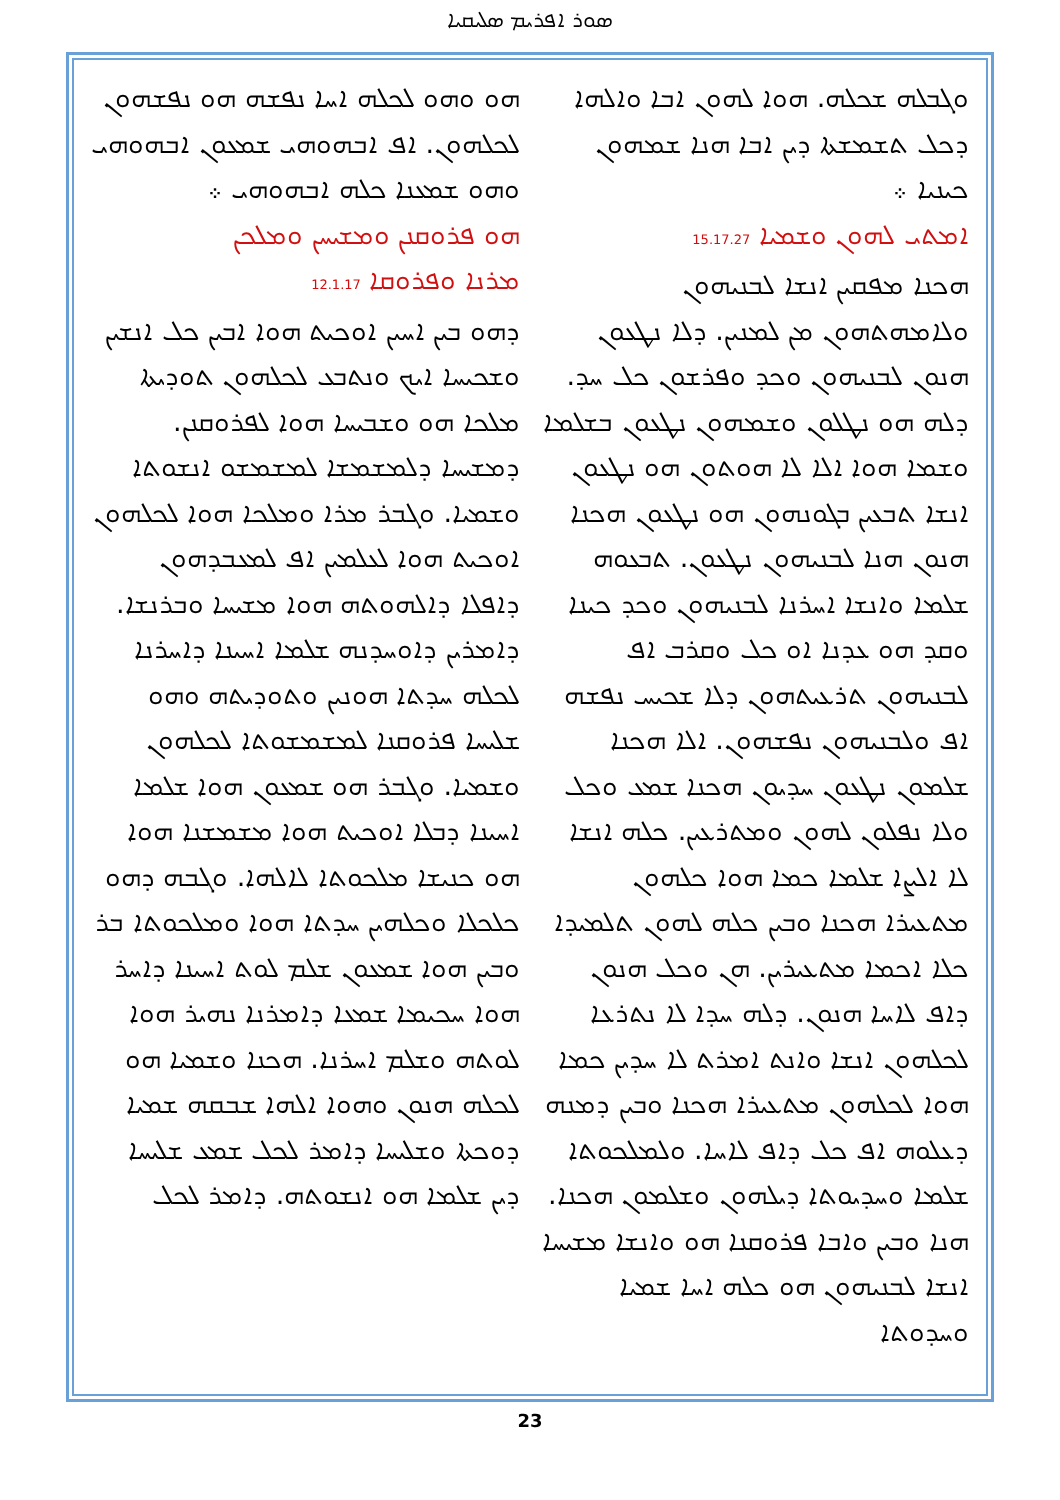ܣܘܪ ܐܦܪܝܡ ܣܠܝܩܝܐ
ܘܓܒܠܗ ܫܟܠܗ. ܗܘܐ ܠܗܘܢ ܐܒܐ ܘܐܠܗܐ ܕܟܠ ܬܫܡܫܬܐ ܕܝܢ ܐܒܐ ܗܢܐ ܫܡܗܘܢ ܟܝܢܝܐ ܀
ܐܡܬܝ ܠܗܘܢ ܘܫܡܝܐ 15.17.27
ܗܟܢܐ ܡܦܩܝܢ ܐܢܫܐ ܠܒܢܝܗܘܢ ܘܠܐܡܗܬܗܘܢ ܡܢ ܠܡܢܝܢ. ܕܠܐ ܢܛܥܘܢ ܗܢܘܢ ܠܒܢܝܗܘܢ ܘܟܕ ܘܦܪܫܘܢ ܟܠ ܚܕ. ܕܠܗ ܗܘ ܢܛܠܘܢ ܘܫܡܗܘܢ ܢܛܥܘܢ ܒܫܠܡܐ ܘܫܡܐ ܗܘܐ ܐܠܐ ܠܐ ܗܘܬܘܢ ܗܘ ܢܛܥܘܢ ܐܢܫܐ ܬܒܥܝܢ ܒܓܘܢܗܘܢ ܗܘ ܢܛܥܘܢ ܗܟܢܐ ܗܢܘܢ ܗܢܐ ܠܒܢܝܗܘܢ ܢܛܥܘܢ. ܬܒܥܘܗ ܫܠܡܐ ܘܐܢܫܐ ܐܚܪܢܐ ܠܒܢܝܗܘܢ ܘܟܕ ܟܝܢܐ ܘܩܕ ܗܘ ܥܕܢܐ ܐܘ ܟܠ ܘܩܪܒ ܐܦ ܠܒܢܝܗܘܢ ܬܪܥܝܬܗܘܢ ܕܠܐ ܫܟܝܚ ܢܦܫܗ ܐܦ ܘܠܒܢܝܗܘܢ ܢܦܫܗܘܢ. ܐܠܐ ܗܟܢܐ ܫܠܡܘܢ ܢܛܥܘܢ ܚܕܝܘܢ ܗܟܢܐ ܫܡܥ ܘܟܠ ܘܠܐ ܢܦܠܘܢ ܠܗܘܢ ܘܡܬܪܥܝܢ. ܟܠܗ ܐܢܫܐ ܠܐ ܐܠܨܐ ܫܠܡܐ ܟܡܐ ܗܘܐ ܟܠܗܘܢ ܡܬܥܝܪܐ ܗܟܢܐ ܘܒܝܢ ܟܠܗ ܠܗܘܢ ܬܠܡܝܕܐ ܟܠܐ ܐܟܡܐ ܡܬܥܝܪܝܢ. ܗܢ ܘܟܠ ܗܢܘܢ ܕܐܦ ܠܐܚܐ ܗܢܘܢ. ܕܠܗ ܚܕܐ ܠܐ ܢܬܪܥܐ ܠܟܠܗܘܢ ܐܢܫܐ ܘܐܢܬ ܐܡܪܬ ܠܐ ܚܕܝܢ ܟܡܐ ܗܘܐ ܠܟܠܗܘܢ ܡܬܥܝܪܐ ܗܟܢܐ ܘܒܝܢ ܕܡܢܗ ܕܥܠܘܗ ܐܦ ܟܠ ܕܐܦ ܠܐܚܐ. ܘܠܡܠܟܘܬܐ ܫܠܡܐ ܘܚܕܝܘܬܐ ܕܝܠܗܘܢ ܘܫܠܡܘܢ ܗܟܢܐ. ܗܢܐ ܘܒܝܢ ܘܐܒܐ ܦܪܘܩܢܐ ܗܘ ܘܐܢܫܐ ܡܫܝܚܐ ܐܢܫܐ ܠܒܢܝܗܘܢ ܗܘ ܟܠܗ ܐܚܐ ܫܡܝܐ ܘܚܕܘܬܐ
ܗܘ ܘܗܘ ܠܟܠܗ ܐܚܐ ܢܦܫܗ ܗܘ ܢܦܫܗܘܢ ܠܟܠܗܘܢ. ܐܦ ܐܒܗܘܗܝ ܫܡܥܘܢ ܐܒܗܘܗܝ ܘܗܘ ܫܡܥܢܐ ܟܠܗ ܐܒܗܘܗܝ ܀
ܗܘ ܦܪܘܩܢܢ ܘܡܫܝܚܢ ܘܡܠܟܢ
ܡܪܢܐ ܘܦܪܘܩܐ 12.1.17
ܕܗܘ ܒܝܢ ܐܚܝܢ ܐܘܟܝܬ ܗܘܐ ܐܒܝܢ ܟܠ ܐܢܫܝܢ ܘܫܟܝܚܐ ܐܝܟ ܘܢܬܒܥ ܠܟܠܗܘܢ ܬܘܕܝܬܐ ܡܠܟܐ ܗܘ ܘܫܒܝܚܐ ܗܘܐ ܠܦܪܘܩܢܢ. ܕܡܫܝܚܐ ܕܠܡܫܡܫܐ ܠܡܫܡܫܘ ܐܢܫܘܬܐ ܘܫܡܝܐ. ܘܓܒܪ ܡܪܐ ܘܡܠܟܐ ܗܘܐ ܠܟܠܗܘܢ ܐܘܟܝܬ ܗܘܐ ܠܥܠܡܝܢ ܐܦ ܠܡܥܒܕܗܘܢ ܕܐܦܠܐ ܕܐܠܗܘܬܗ ܗܘܐ ܡܫܝܚܐ ܘܒܪܢܫܐ. ܕܐܡܪܝܢ ܕܐܘܚܕܢܗ ܫܠܡܐ ܐܚܝܢܐ ܕܐܚܪܢܐ ܠܟܠܗ ܚܕܬܐ ܗܘܢܝܢ ܘܬܘܕܝܬܗ ܘܗܘ ܫܠܝܚܐ ܦܪܘܩܢܐ ܠܡܫܡܫܘܬܐ ܠܟܠܗܘܢ ܘܫܡܝܐ. ܘܓܒܪ ܗܘ ܫܡܥܘܢ ܗܘܐ ܫܠܡܐ ܐܚܝܢܐ ܕܒܠܐ ܐܘܟܝܬ ܗܘܐ ܡܫܡܫܢܐ ܗܘܐ ܗܘ ܟܢܝܫܐ ܡܠܟܘܬܐ ܠܐܠܗܐ. ܘܓܒܗ ܕܗܘ ܟܠܟܠܐ ܘܟܠܗܝܢ ܚܕܬܐ ܗܘܐ ܘܡܠܟܘܬܐ ܒܪ ܘܒܝܢ ܗܘܐ ܫܡܥܘܢ ܫܠܡ ܠܘܬ ܐܚܝܢܐ ܕܐܚܪ ܗܘܐ ܚܟܝܡܐ ܫܡܥܐ ܕܐܡܪܢܐ ܢܗܝܪ ܗܘܐ ܠܘܬܗ ܘܫܠܡ ܐܚܪܢܐ. ܗܟܢܐ ܘܫܡܝܐ ܗܘ ܠܟܠܗ ܗܢܘܢ ܘܗܘܐ ܐܠܗܐ ܫܒܩܗ ܫܡܝܐ ܕܘܟܬܐ ܘܫܠܝܚܐ ܕܐܡܪ ܠܟܠ ܫܡܥ ܫܠܝܚܐ ܕܝܢ ܫܠܡܐ ܗܘ ܐܢܫܘܬܗ. ܕܐܡܪ ܠܟܠ
23